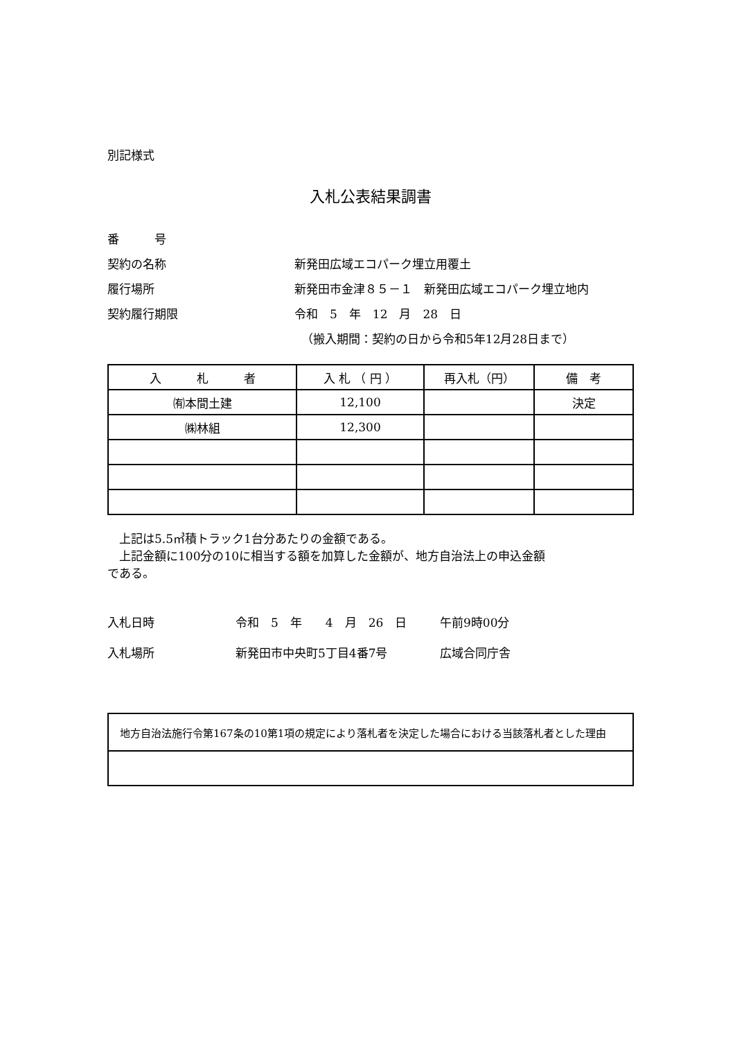別記様式
入札公表結果調書
番　　　号
契約の名称 新発田広域エコパーク埋立用覆土
履行場所 新発田市金津８５－１　新発田広域エコパーク埋立地内
契約履行期限 令和　5　年　12　月　28　日
（搬入期間：契約の日から令和5年12月28日まで）
| 入 札 者 | 入 札 （ 円 ） | 再入札（円） | 備 考 |
| --- | --- | --- | --- |
| ㈲本間土建 | 12,100 | | 決定 |
| ㈱林組 | 12,300 | | |
　上記は5.5㎥積トラック1台分あたりの金額である。
　上記金額に100分の10に相当する額を加算した金額が、地方自治法上の申込金額
である。
入札日時 令和　5　年　　4　月　26　日 午前9時00分
入札場所 新発田市中央町5丁目4番7号 広域合同庁舎
| 地方自治法施行令第167条の10第1項の規定により落札者を決定した場合における当該落札者とした理由 |